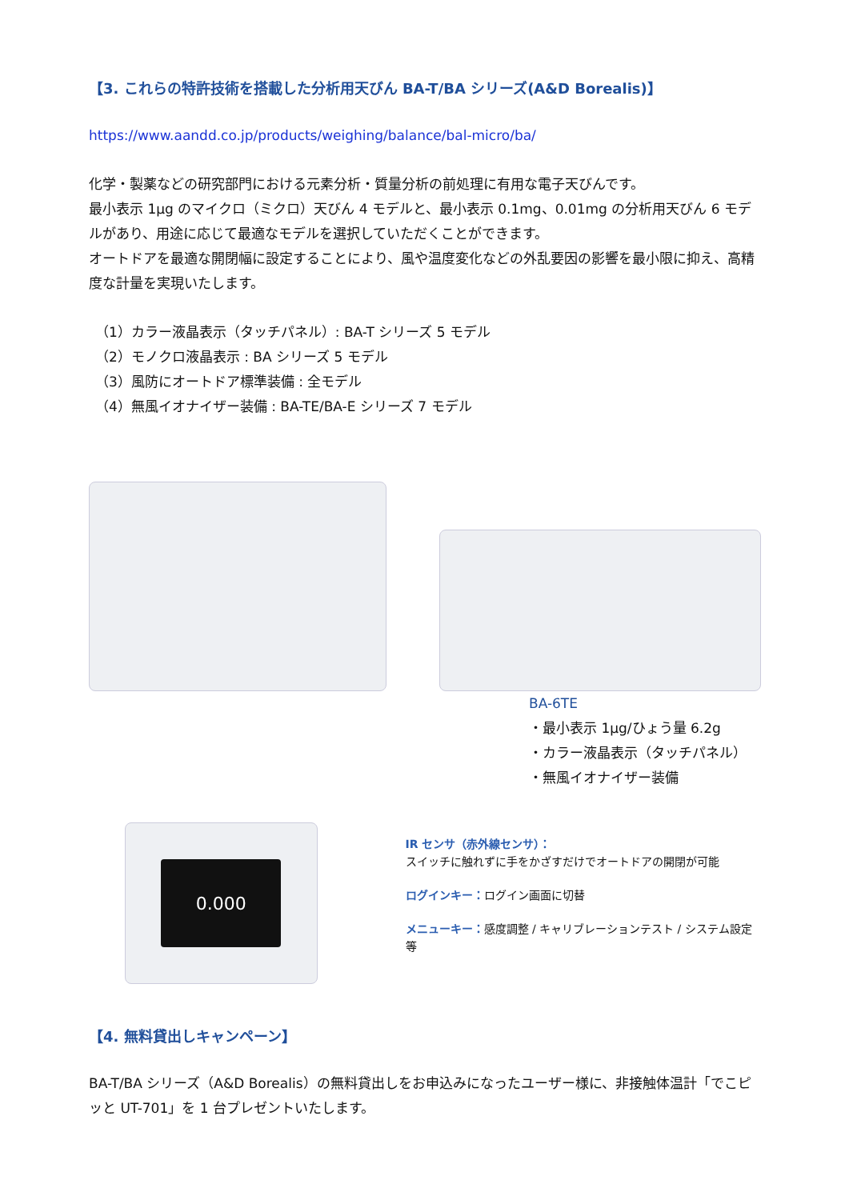【3. これらの特許技術を搭載した分析用天びん BA-T/BA シリーズ(A&D Borealis)】
https://www.aandd.co.jp/products/weighing/balance/bal-micro/ba/
化学・製薬などの研究部門における元素分析・質量分析の前処理に有用な電子天びんです。
最小表示 1μg のマイクロ（ミクロ）天びん 4 モデルと、最小表示 0.1mg、0.01mg の分析用天びん 6 モデルがあり、用途に応じて最適なモデルを選択していただくことができます。
オートドアを最適な開閉幅に設定することにより、風や温度変化などの外乱要因の影響を最小限に抑え、高精度な計量を実現いたします。
（1）カラー液晶表示（タッチパネル）: BA-T シリーズ 5 モデル
（2）モノクロ液晶表示 : BA シリーズ 5 モデル
（3）風防にオートドア標準装備 : 全モデル
（4）無風イオナイザー装備 : BA-TE/BA-E シリーズ 7 モデル
BA-6TE
・最小表示 1μg/ひょう量 6.2g
・カラー液晶表示（タッチパネル）
・無風イオナイザー装備
0.000
IR センサ（赤外線センサ）：
スイッチに触れずに手をかざすだけでオートドアの開閉が可能
ログインキー：ログイン画面に切替
メニューキー：感度調整 / キャリブレーションテスト / システム設定等
【4. 無料貸出しキャンペーン】
BA-T/BA シリーズ（A&D Borealis）の無料貸出しをお申込みになったユーザー様に、非接触体温計「でこピッと UT-701」を 1 台プレゼントいたします。